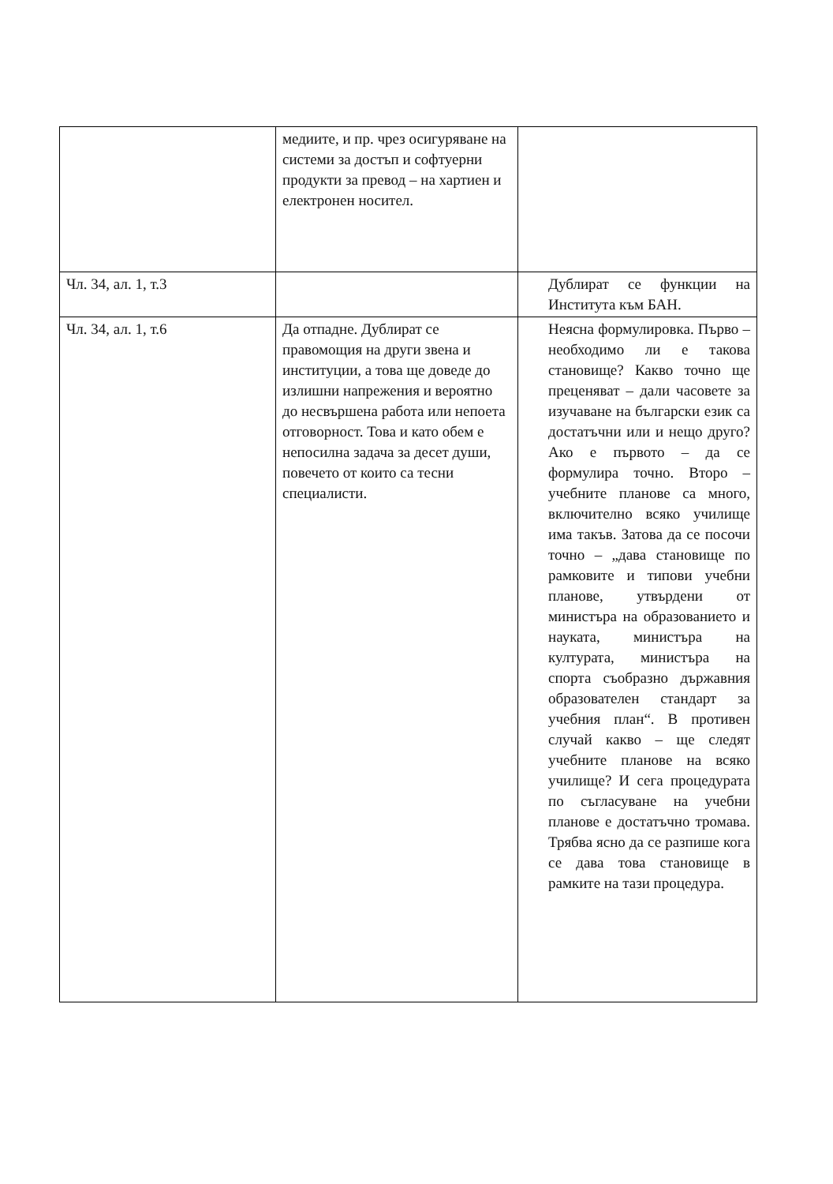| | медиите, и пр. чрез осигуряване на системи за достъп и софтуерни продукти за превод – на хартиен и електронен носител. | |
| Чл. 34, ал. 1, т.3 | | Дублират се функции на Института към БАН. |
| Чл. 34, ал. 1, т.6 | Да отпадне. Дублират се правомощия на други звена и институции, а това ще доведе до излишни напрежения и вероятно до несвършена работа или непоета отговорност. Това и като обем е непосилна задача за десет души, повечето от които са тесни специалисти. | Неясна формулировка. Първо – необходимо ли е такова становище? Какво точно ще преценяват – дали часовете за изучаване на български език са достатъчни или и нещо друго? Ако е първото – да се формулира точно. Второ – учебните планове са много, включително всяко училище има такъв. Затова да се посочи точно – „дава становище по рамковите и типови учебни планове, утвърдени от министъра на образованието и науката, министъра на културата, министъра на спорта съобразно държавния образователен стандарт за учебния план“. В противен случай какво – ще следят учебните планове на всяко училище? И сега процедурата по съгласуване на учебни планове е достатъчно тромава. Трябва ясно да се разпише кога се дава това становище в рамките на тази процедура. |